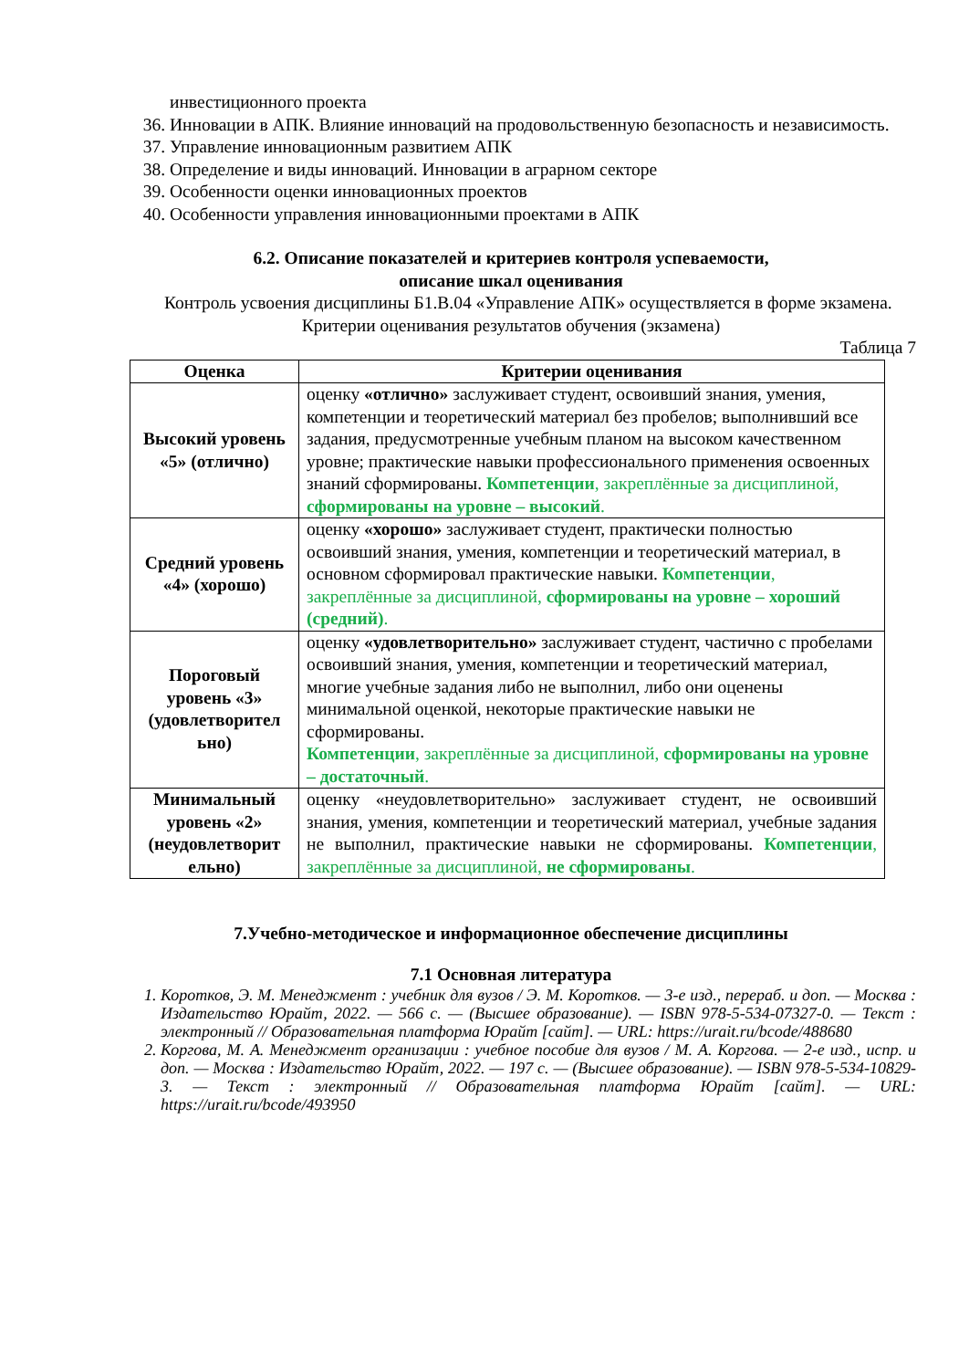инвестиционного проекта
36. Инновации в АПК. Влияние инноваций на продовольственную безопасность и независимость.
37. Управление инновационным развитием АПК
38. Определение и виды инноваций. Инновации в аграрном секторе
39. Особенности оценки инновационных проектов
40. Особенности управления инновационными проектами в АПК
6.2. Описание показателей и критериев контроля успеваемости,
описание шкал оценивания
Контроль усвоения дисциплины Б1.В.04 «Управление АПК» осуществляется в форме экзамена.
Критерии оценивания результатов обучения (экзамена)
Таблица 7
| Оценка | Критерии оценивания |
| --- | --- |
| Высокий уровень «5» (отлично) | оценку «отлично» заслуживает студент, освоивший знания, умения, компетенции и теоретический материал без пробелов; выполнивший все задания, предусмотренные учебным планом на высоком качественном уровне; практические навыки профессионального применения освоенных знаний сформированы. Компетенции , закреплённые за дисциплиной, сформированы на уровне – высокий . |
| Средний уровень «4» (хорошо) | оценку «хорошо» заслуживает студент, практически полностью освоивший знания, умения, компетенции и теоретический материал, в основном сформировал практические навыки. Компетенции , закреплённые за дисциплиной, сформированы на уровне – хороший (средний) . |
| Пороговый уровень «3» (удовлетворител ьно) | оценку «удовлетворительно» заслуживает студент, частично с пробелами освоивший знания, умения, компетенции и теоретический материал, многие учебные задания либо не выполнил, либо они оценены минимальной оценкой, некоторые практические навыки не сформированы. Компетенции , закреплённые за дисциплиной, сформированы на уровне – достаточный . |
| Минимальный уровень «2» (неудовлетворит ельно) | оценку «неудовлетворительно» заслуживает студент, не освоивший знания, умения, компетенции и теоретический материал, учебные задания не выполнил, практические навыки не сформированы. Компетенции , закреплённые за дисциплиной, не сформированы . |
7.Учебно-методическое и информационное обеспечение дисциплины
7.1 Основная литература
1. Коротков, Э. М. Менеджмент : учебник для вузов / Э. М. Коротков. — 3-е изд., перераб. и доп. — Москва : Издательство Юрайт, 2022. — 566 с. — (Высшее образование). — ISBN 978-5-534-07327-0. — Текст : электронный // Образовательная платформа Юрайт [сайт]. — URL: https://urait.ru/bcode/488680
2. Коргова, М. А. Менеджмент организации : учебное пособие для вузов / М. А. Коргова. — 2-е изд., испр. и доп. — Москва : Издательство Юрайт, 2022. — 197 с. — (Высшее образование). — ISBN 978-5-534-10829-3. — Текст : электронный // Образовательная платформа Юрайт [сайт]. — URL: https://urait.ru/bcode/493950